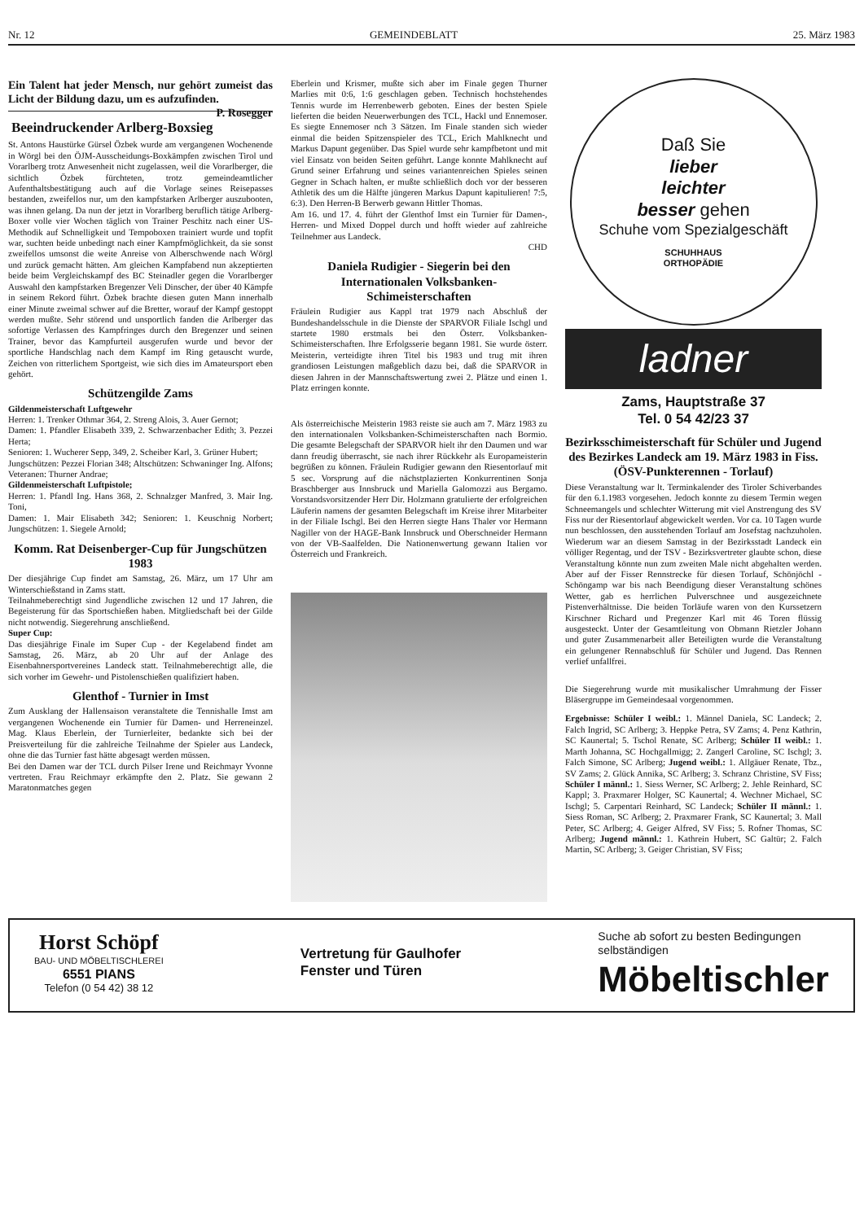Nr. 12 GEMEINDEBLATT 25. März 1983
Ein Talent hat jeder Mensch, nur gehört zumeist das Licht der Bildung dazu, um es aufzufinden. P. Rosegger
Beeindruckender Arlberg-Boxsieg
St. Antons Haustürke Gürsel Özbek wurde am vergangenen Wochenende in Wörgl bei den ÖJM-Ausscheidungs-Boxkämpfen zwischen Tirol und Vorarlberg trotz Anwesenheit nicht zugelassen, weil die Vorarlberger, die sichtlich Özbek fürchteten, trotz gemeindeamtlicher Aufenthaltsbestätigung auch auf die Vorlage seines Reisepasses bestanden, zweifellos nur, um den kampfstarken Arlberger auszubooten, was ihnen gelang. Da nun der jetzt in Vorarlberg beruflich tätige Arlberg-Boxer volle vier Wochen täglich von Trainer Peschitz nach einer US-Methodik auf Schnelligkeit und Tempoboxen trainiert wurde und topfit war, suchten beide unbedingt nach einer Kampfmöglichkeit, da sie sonst zweifellos umsonst die weite Anreise von Alberschwende nach Wörgl und zurück gemacht hätten. Am gleichen Kampfabend nun akzeptierten beide beim Vergleichskampf des BC Steinadler gegen die Vorarlberger Auswahl den kampfstarken Bregenzer Veli Dinscher, der über 40 Kämpfe in seinem Rekord führt. Özbek brachte diesen guten Mann innerhalb einer Minute zweimal schwer auf die Bretter, worauf der Kampf gestoppt werden mußte. Sehr störend und unsportlich fanden die Arlberger das sofortige Verlassen des Kampfringes durch den Bregenzer und seinen Trainer, bevor das Kampfurteil ausgerufen wurde und bevor der sportliche Handschlag nach dem Kampf im Ring getauscht wurde, Zeichen von ritterlichem Sportgeist, wie sich dies im Amateursport eben gehört.
Schützengilde Zams
Gildenmeisterschaft Luftgewehr
Herren: 1. Trenker Othmar 364, 2. Streng Alois, 3. Auer Gernot;
Damen: 1. Pfandler Elisabeth 339, 2. Schwarzenbacher Edith; 3. Pezzei Herta;
Senioren: 1. Wucherer Sepp, 349, 2. Scheiber Karl, 3. Grüner Hubert;
Jungschützen: Pezzei Florian 348; Altschützen: Schwaninger Ing. Alfons; Veteranen: Thurner Andrae;
Gildenmeisterschaft Luftpistole;
Herren: 1. Pfandl Ing. Hans 368, 2. Schnalzger Manfred, 3. Mair Ing. Toni,
Damen: 1. Mair Elisabeth 342; Senioren: 1. Keuschnig Norbert; Jungschützen: 1. Siegele Arnold;
Komm. Rat Deisenberger-Cup für Jungschützen 1983
Der diesjährige Cup findet am Samstag, 26. März, um 17 Uhr am Winterschießstand in Zams statt.
Teilnahmeberechtigt sind Jugendliche zwischen 12 und 17 Jahren, die Begeisterung für das Sportschießen haben. Mitgliedschaft bei der Gilde nicht notwendig. Siegerehrung anschließend.
Super Cup:
Das diesjährige Finale im Super Cup - der Kegelabend findet am Samstag, 26. März, ab 20 Uhr auf der Anlage des Eisenbahnersportvereines Landeck statt. Teilnahmeberechtigt alle, die sich vorher im Gewehr- und Pistolenschießen qualifiziert haben.
Glenthof - Turnier in Imst
Zum Ausklang der Hallensaison veranstaltete die Tennishalle Imst am vergangenen Wochenende ein Turnier für Damen- und Herreneinzel. Mag. Klaus Eberlein, der Turnierleiter, bedankte sich bei der Preisverteilung für die zahlreiche Teilnahme der Spieler aus Landeck, ohne die das Turnier fast hätte abgesagt werden müssen.
Bei den Damen war der TCL durch Pilser Irene und Reichmayr Yvonne vertreten. Frau Reichmayr erkämpfte den 2. Platz. Sie gewann 2 Maratonmatches gegen
Eberlein und Krismer, mußte sich aber im Finale gegen Thurner Marlies mit 0:6, 1:6 geschlagen geben. Technisch hochstehendes Tennis wurde im Herrenbewerb geboten. Eines der besten Spiele lieferten die beiden Neuerwerbungen des TCL, Hackl und Ennemoser. Es siegte Ennemoser nch 3 Sätzen. Im Finale standen sich wieder einmal die beiden Spitzenspieler des TCL, Erich Mahlknecht und Markus Dapunt gegenüber. Das Spiel wurde sehr kampfbetont und mit viel Einsatz von beiden Seiten geführt. Lange konnte Mahlknecht auf Grund seiner Erfahrung und seines variantenreichen Spieles seinen Gegner in Schach halten, er mußte schließlich doch vor der besseren Athletik des um die Hälfte jüngeren Markus Dapunt kapitulieren! 7:5, 6:3). Den Herren-B Berwerb gewann Hittler Thomas.
Am 16. und 17. 4. führt der Glenthof Imst ein Turnier für Damen-, Herren- und Mixed Doppel durch und hofft wieder auf zahlreiche Teilnehmer aus Landeck.
CHD
Daniela Rudigier - Siegerin bei den Internationalen Volksbanken-Schimeisterschaften
Fräulein Rudigier aus Kappl trat 1979 nach Abschluß der Bundeshandelsschule in die Dienste der SPARVOR Filiale Ischgl und startete 1980 erstmals bei den Österr. Volksbanken-Schimeisterschaften. Ihre Erfolgsserie begann 1981. Sie wurde österr. Meisterin, verteidigte ihren Titel bis 1983 und trug mit ihren grandiosen Leistungen maßgeblich dazu bei, daß die SPARVOR in diesen Jahren in der Mannschaftswertung zwei 2. Plätze und einen 1. Platz erringen konnte.
Als österreichische Meisterin 1983 reiste sie auch am 7. März 1983 zu den internationalen Volksbanken-Schimeisterschaften nach Bormio. Die gesamte Belegschaft der SPARVOR hielt ihr den Daumen und war dann freudig überrascht, sie nach ihrer Rückkehr als Europameisterin begrüßen zu können. Fräulein Rudigier gewann den Riesentorlauf mit 5 sec. Vorsprung auf die nächstplazierten Konkurrentinen Sonja Braschberger aus Innsbruck und Mariella Galomozzi aus Bergamo. Vorstandsvorsitzender Herr Dir. Holzmann gratulierte der erfolgreichen Läuferin namens der gesamten Belegschaft im Kreise ihrer Mitarbeiter in der Filiale Ischgl. Bei den Herren siegte Hans Thaler vor Hermann Nagiller von der HAGE-Bank Innsbruck und Oberschneider Hermann von der VB-Saalfelden. Die Nationenwertung gewann Italien vor Österreich und Frankreich.
Daß Sie
lieber
leichter
besser gehen
Schuhe vom Spezialgeschäft
SCHUHHAUS
ORTHOPÄDIE
ladner
Zams, Hauptstraße 37
Tel. 0 54 42/23 37
Bezirksschimeisterschaft für Schüler und Jugend des Bezirkes Landeck am 19. März 1983 in Fiss. (ÖSV-Punkterennen - Torlauf)
Diese Veranstaltung war lt. Terminkalender des Tiroler Schiverbandes für den 6.1.1983 vorgesehen. Jedoch konnte zu diesem Termin wegen Schneemangels und schlechter Witterung mit viel Anstrengung des SV Fiss nur der Riesentorlauf abgewickelt werden. Vor ca. 10 Tagen wurde nun beschlossen, den ausstehenden Torlauf am Josefstag nachzuholen. Wiederum war an diesem Samstag in der Bezirksstadt Landeck ein völliger Regentag, und der TSV - Bezirksvertreter glaubte schon, diese Veranstaltung könnte nun zum zweiten Male nicht abgehalten werden. Aber auf der Fisser Rennstrecke für diesen Torlauf, Schönjöchl - Schöngamp war bis nach Beendigung dieser Veranstaltung schönes Wetter, gab es herrlichen Pulverschnee und ausgezeichnete Pistenverhältnisse. Die beiden Torläufe waren von den Kurssetzern Kirschner Richard und Pregenzer Karl mit 46 Toren flüssig ausgesteckt. Unter der Gesamtleitung von Obmann Rietzler Johann und guter Zusammenarbeit aller Beteiligten wurde die Veranstaltung ein gelungener Rennabschluß für Schüler und Jugend. Das Rennen verlief unfallfrei.
Die Siegerehrung wurde mit musikalischer Umrahmung der Fisser Bläsergruppe im Gemeindesaal vorgenommen.
Ergebnisse: Schüler I weibl.: 1. Männel Daniela, SC Landeck; 2. Falch Ingrid, SC Arlberg; 3. Heppke Petra, SV Zams; 4. Penz Kathrin, SC Kaunertal; 5. Tschol Renate, SC Arlberg; Schüler II weibl.: 1. Marth Johanna, SC Hochgallmigg; 2. Zangerl Caroline, SC Ischgl; 3. Falch Simone, SC Arlberg; Jugend weibl.: 1. Allgäuer Renate, Tbz., SV Zams; 2. Glück Annika, SC Arlberg; 3. Schranz Christine, SV Fiss; Schüler I männl.: 1. Siess Werner, SC Arlberg; 2. Jehle Reinhard, SC Kappl; 3. Praxmarer Holger, SC Kaunertal; 4. Wechner Michael, SC Ischgl; 5. Carpentari Reinhard, SC Landeck; Schüler II männl.: 1. Siess Roman, SC Arlberg; 2. Praxmarer Frank, SC Kaunertal; 3. Mall Peter, SC Arlberg; 4. Geiger Alfred, SV Fiss; 5. Rofner Thomas, SC Arlberg; Jugend männl.: 1. Kathrein Hubert, SC Galtür; 2. Falch Martin, SC Arlberg; 3. Geiger Christian, SV Fiss;
Horst Schöpf
BAU- UND MÖBELTISCHLEREI
6551 PIANS
Telefon (0 54 42) 38 12
Vertretung für Gaulhofer
Fenster und Türen
Suche ab sofort zu besten Bedingungen
selbständigen
Möbeltischler